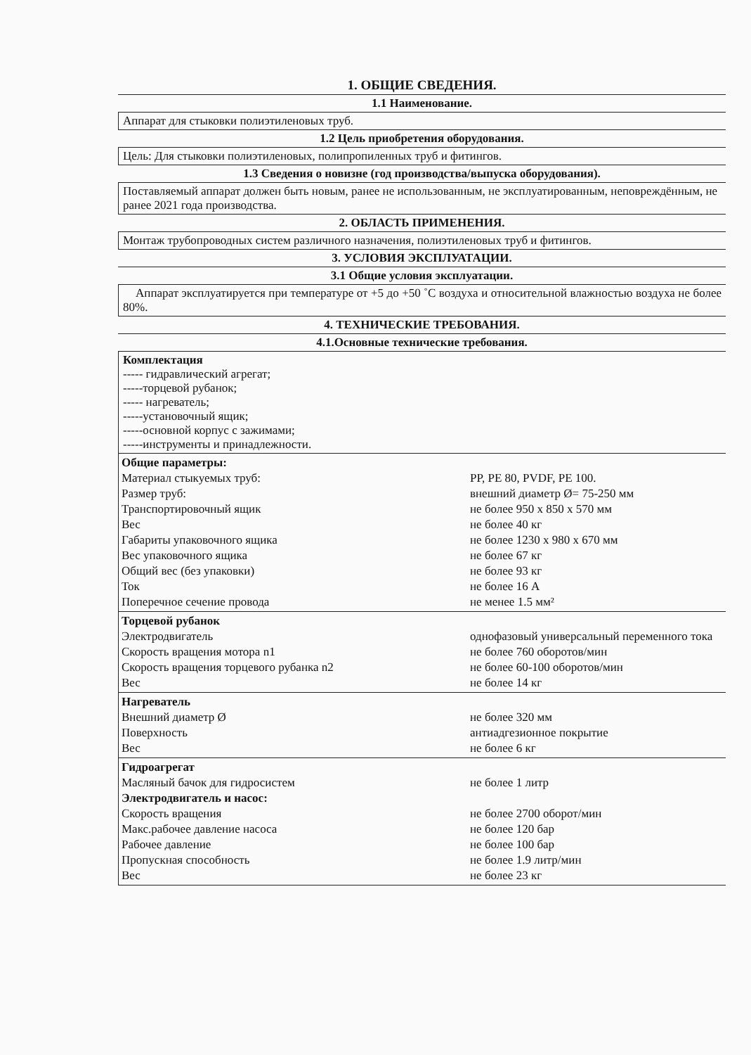1. ОБЩИЕ СВЕДЕНИЯ.
1.1 Наименование.
Аппарат для стыковки полиэтиленовых труб.
1.2 Цель приобретения оборудования.
Цель: Для стыковки полиэтиленовых, полипропиленных труб и фитингов.
1.3 Сведения о новизне (год производства/выпуска оборудования).
Поставляемый аппарат должен быть новым, ранее не использованным, не эксплуатированным, неповреждённым, не ранее 2021 года производства.
2. ОБЛАСТЬ ПРИМЕНЕНИЯ.
Монтаж трубопроводных систем различного назначения, полиэтиленовых труб и фитингов.
3. УСЛОВИЯ ЭКСПЛУАТАЦИИ.
3.1 Общие условия эксплуатации.
Аппарат эксплуатируется при температуре от +5 до +50 ˚С воздуха и относительной влажностью воздуха не более 80%.
4. ТЕХНИЧЕСКИЕ ТРЕБОВАНИЯ.
4.1.Основные технические требования.
Комплектация
----- гидравлический агрегат;
-----торцевой рубанок;
----- нагреватель;
-----установочный ящик;
-----основной корпус с зажимами;
-----инструменты и принадлежности.
| Общие параметры: | |
| Материал стыкуемых труб: | PP, PE 80, PVDF, PE 100. |
| Размер труб: | внешний диаметр Ø= 75-250 мм |
| Транспортировочный ящик | не более 950 x 850 x 570 мм |
| Вес | не более 40 кг |
| Габариты упаковочного ящика | не более 1230 x 980 x 670 мм |
| Вес упаковочного ящика | не более 67 кг |
| Общий вес (без упаковки) | не более 93 кг |
| Ток | не более 16 А |
| Поперечное сечение провода | не менее 1.5 мм² |
| Торцевой рубанок | |
| Электродвигатель | однофазовый универсальный переменного тока |
| Скорость вращения мотора n1 | не более 760 оборотов/мин |
| Скорость вращения торцевого рубанка n2 | не более 60-100 оборотов/мин |
| Вес | не более 14 кг |
| Нагреватель | |
| Внешний диаметр Ø | не более 320 мм |
| Поверхность | антиадгезионное покрытие |
| Вес | не более 6 кг |
| Гидроагрегат | |
| Масляный бачок для гидросистем | не более 1 литр |
| Электродвигатель и насос: | |
| Скорость вращения | не более 2700 оборот/мин |
| Макс.рабочее давление насоса | не более 120 бар |
| Рабочее давление | не более 100 бар |
| Пропускная способность | не более 1.9 литр/мин |
| Вес | не более 23 кг |